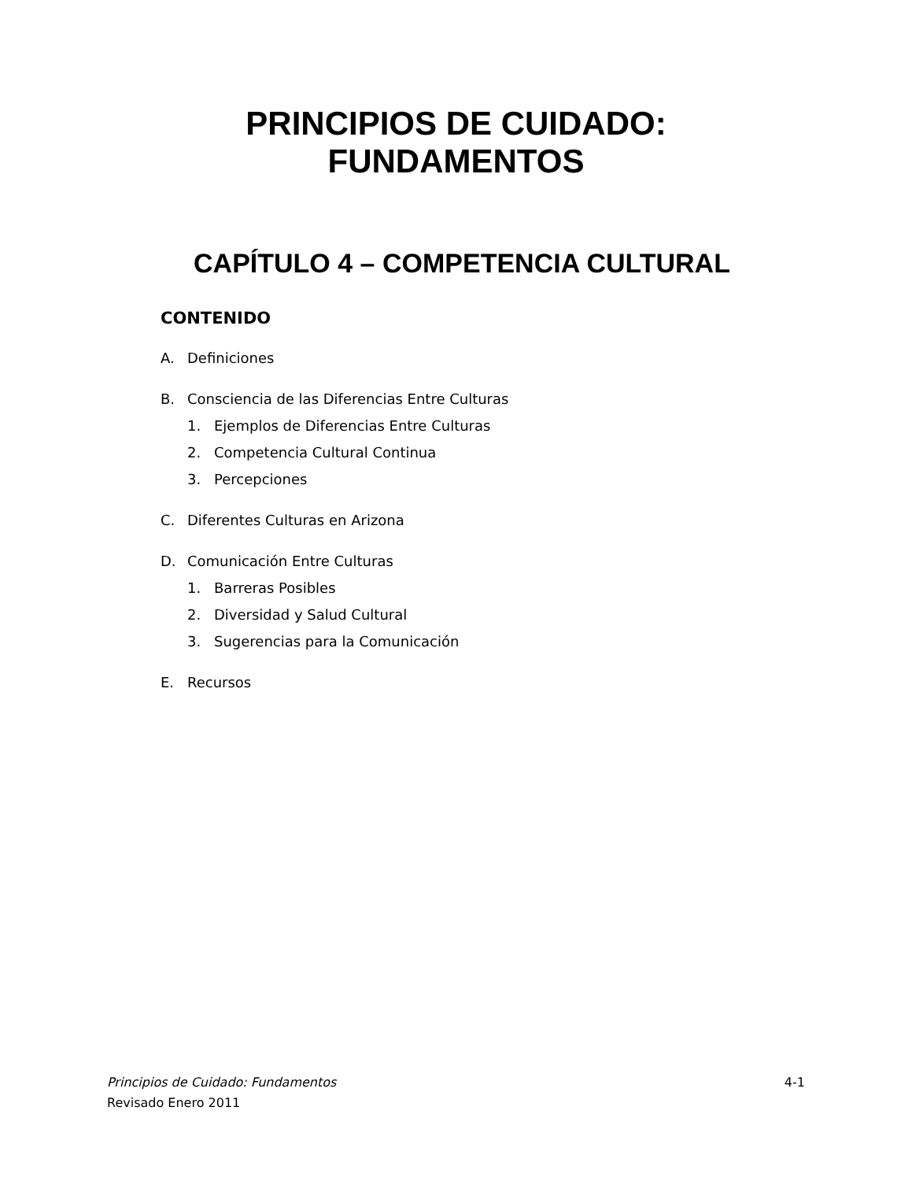PRINCIPIOS DE CUIDADO:
FUNDAMENTOS
CAPÍTULO 4 – COMPETENCIA CULTURAL
CONTENIDO
A. Definiciones
B. Consciencia de las Diferencias Entre Culturas
1. Ejemplos de Diferencias Entre Culturas
2. Competencia Cultural Continua
3. Percepciones
C. Diferentes Culturas en Arizona
D. Comunicación Entre Culturas
1. Barreras Posibles
2. Diversidad y Salud Cultural
3. Sugerencias para la Comunicación
E. Recursos
Principios de Cuidado: Fundamentos 4-1
Revisado Enero 2011